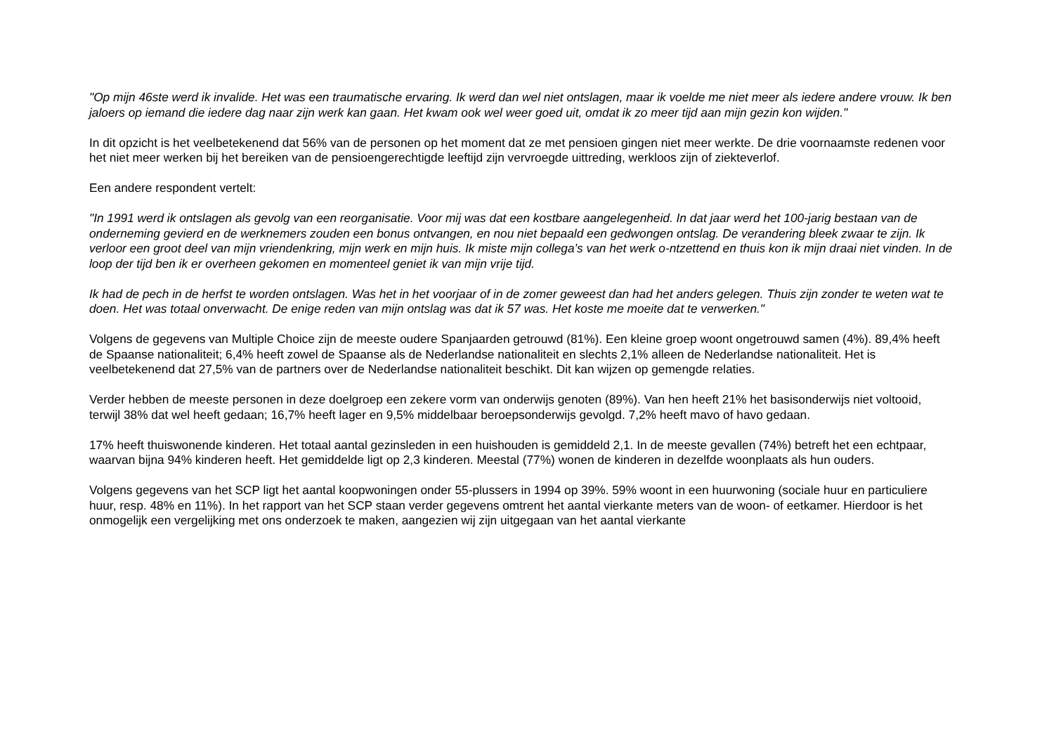"Op mijn 46ste werd ik invalide. Het was een traumatische ervaring. Ik werd dan wel niet ontslagen, maar ik voelde me niet meer als iedere andere vrouw. Ik ben jaloers op iemand die iedere dag naar zijn werk kan gaan. Het kwam ook wel weer goed uit, omdat ik zo meer tijd aan mijn gezin kon wijden."
In dit opzicht is het veelbetekenend dat 56% van de personen op het moment dat ze met pensioen gingen niet meer werkte. De drie voornaamste redenen voor het niet meer werken bij het bereiken van de pensioengerechtigde leeftijd zijn vervroegde uittreding, werkloos zijn of ziekteverlof.
Een andere respondent vertelt:
"In 1991 werd ik ontslagen als gevolg van een reorganisatie. Voor mij was dat een kostbare aangelegenheid. In dat jaar werd het 100-jarig bestaan van de onderneming gevierd en de werknemers zouden een bonus ontvangen, en nou niet bepaald een gedwongen ontslag. De verandering bleek zwaar te zijn. Ik verloor een groot deel van mijn vriendenkring, mijn werk en mijn huis. Ik miste mijn collega’s van het werk o-ntzettend en thuis kon ik mijn draai niet vinden. In de loop der tijd ben ik er overheen gekomen en momenteel geniet ik van mijn vrije tijd.
Ik had de pech in de herfst te worden ontslagen. Was het in het voorjaar of in de zomer geweest dan had het anders gelegen. Thuis zijn zonder te weten wat te doen. Het was totaal onverwacht. De enige reden van mijn ontslag was dat ik 57 was. Het koste me moeite dat te verwerken."
Volgens de gegevens van Multiple Choice zijn de meeste oudere Spanjaarden getrouwd (81%). Een kleine groep woont ongetrouwd samen (4%). 89,4% heeft de Spaanse nationaliteit; 6,4% heeft zowel de Spaanse als de Nederlandse nationaliteit en slechts 2,1% alleen de Nederlandse nationaliteit. Het is veelbetekenend dat 27,5% van de partners over de Nederlandse nationaliteit beschikt. Dit kan wijzen op gemengde relaties.
Verder hebben de meeste personen in deze doelgroep een zekere vorm van onderwijs genoten (89%). Van hen heeft 21% het basisonderwijs niet voltooid, terwijl 38% dat wel heeft gedaan; 16,7% heeft lager en 9,5% middelbaar beroepsonderwijs gevolgd. 7,2% heeft mavo of havo gedaan.
17% heeft thuiswonende kinderen. Het totaal aantal gezinsleden in een huishouden is gemiddeld 2,1. In de meeste gevallen (74%) betreft het een echtpaar, waarvan bijna 94% kinderen heeft. Het gemiddelde ligt op 2,3 kinderen. Meestal (77%) wonen de kinderen in dezelfde woonplaats als hun ouders.
Volgens gegevens van het SCP ligt het aantal koopwoningen onder 55-plussers in 1994 op 39%. 59% woont in een huurwoning (sociale huur en particuliere huur, resp. 48% en 11%). In het rapport van het SCP staan verder gegevens omtrent het aantal vierkante meters van de woon- of eetkamer. Hierdoor is het onmogelijk een vergelijking met ons onderzoek te maken, aangezien wij zijn uitgegaan van het aantal vierkante